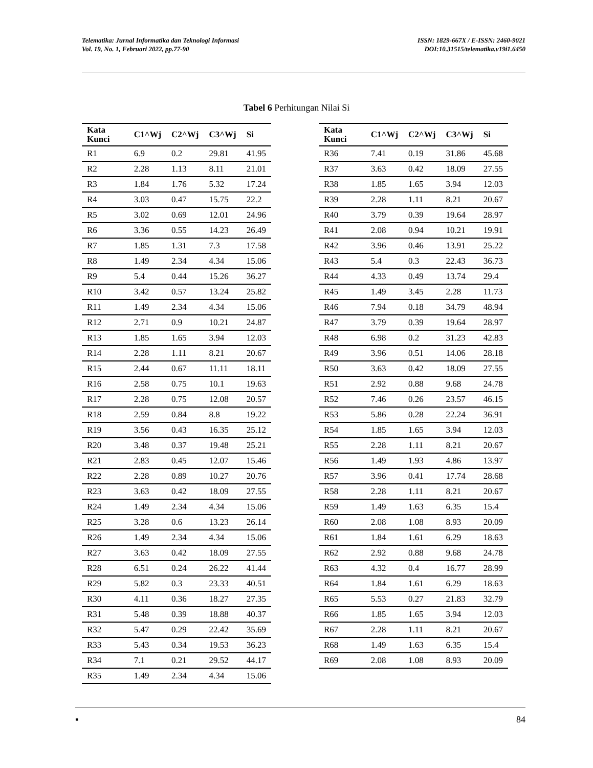Telematika: Jurnal Informatika dan Teknologi Informasi
Vol. 19, No. 1, Februari 2022, pp.77-90
ISSN: 1829-667X / E-ISSN: 2460-9021
DOI:10.31515/telematika.v19i1.6450
Tabel 6 Perhitungan Nilai Si
| Kata Kunci | C1^Wj | C2^Wj | C3^Wj | Si |
| --- | --- | --- | --- | --- |
| R1 | 6.9 | 0.2 | 29.81 | 41.95 |
| R2 | 2.28 | 1.13 | 8.11 | 21.01 |
| R3 | 1.84 | 1.76 | 5.32 | 17.24 |
| R4 | 3.03 | 0.47 | 15.75 | 22.2 |
| R5 | 3.02 | 0.69 | 12.01 | 24.96 |
| R6 | 3.36 | 0.55 | 14.23 | 26.49 |
| R7 | 1.85 | 1.31 | 7.3 | 17.58 |
| R8 | 1.49 | 2.34 | 4.34 | 15.06 |
| R9 | 5.4 | 0.44 | 15.26 | 36.27 |
| R10 | 3.42 | 0.57 | 13.24 | 25.82 |
| R11 | 1.49 | 2.34 | 4.34 | 15.06 |
| R12 | 2.71 | 0.9 | 10.21 | 24.87 |
| R13 | 1.85 | 1.65 | 3.94 | 12.03 |
| R14 | 2.28 | 1.11 | 8.21 | 20.67 |
| R15 | 2.44 | 0.67 | 11.11 | 18.11 |
| R16 | 2.58 | 0.75 | 10.1 | 19.63 |
| R17 | 2.28 | 0.75 | 12.08 | 20.57 |
| R18 | 2.59 | 0.84 | 8.8 | 19.22 |
| R19 | 3.56 | 0.43 | 16.35 | 25.12 |
| R20 | 3.48 | 0.37 | 19.48 | 25.21 |
| R21 | 2.83 | 0.45 | 12.07 | 15.46 |
| R22 | 2.28 | 0.89 | 10.27 | 20.76 |
| R23 | 3.63 | 0.42 | 18.09 | 27.55 |
| R24 | 1.49 | 2.34 | 4.34 | 15.06 |
| R25 | 3.28 | 0.6 | 13.23 | 26.14 |
| R26 | 1.49 | 2.34 | 4.34 | 15.06 |
| R27 | 3.63 | 0.42 | 18.09 | 27.55 |
| R28 | 6.51 | 0.24 | 26.22 | 41.44 |
| R29 | 5.82 | 0.3 | 23.33 | 40.51 |
| R30 | 4.11 | 0.36 | 18.27 | 27.35 |
| R31 | 5.48 | 0.39 | 18.88 | 40.37 |
| R32 | 5.47 | 0.29 | 22.42 | 35.69 |
| R33 | 5.43 | 0.34 | 19.53 | 36.23 |
| R34 | 7.1 | 0.21 | 29.52 | 44.17 |
| R35 | 1.49 | 2.34 | 4.34 | 15.06 |
| Kata Kunci | C1^Wj | C2^Wj | C3^Wj | Si |
| --- | --- | --- | --- | --- |
| R36 | 7.41 | 0.19 | 31.86 | 45.68 |
| R37 | 3.63 | 0.42 | 18.09 | 27.55 |
| R38 | 1.85 | 1.65 | 3.94 | 12.03 |
| R39 | 2.28 | 1.11 | 8.21 | 20.67 |
| R40 | 3.79 | 0.39 | 19.64 | 28.97 |
| R41 | 2.08 | 0.94 | 10.21 | 19.91 |
| R42 | 3.96 | 0.46 | 13.91 | 25.22 |
| R43 | 5.4 | 0.3 | 22.43 | 36.73 |
| R44 | 4.33 | 0.49 | 13.74 | 29.4 |
| R45 | 1.49 | 3.45 | 2.28 | 11.73 |
| R46 | 7.94 | 0.18 | 34.79 | 48.94 |
| R47 | 3.79 | 0.39 | 19.64 | 28.97 |
| R48 | 6.98 | 0.2 | 31.23 | 42.83 |
| R49 | 3.96 | 0.51 | 14.06 | 28.18 |
| R50 | 3.63 | 0.42 | 18.09 | 27.55 |
| R51 | 2.92 | 0.88 | 9.68 | 24.78 |
| R52 | 7.46 | 0.26 | 23.57 | 46.15 |
| R53 | 5.86 | 0.28 | 22.24 | 36.91 |
| R54 | 1.85 | 1.65 | 3.94 | 12.03 |
| R55 | 2.28 | 1.11 | 8.21 | 20.67 |
| R56 | 1.49 | 1.93 | 4.86 | 13.97 |
| R57 | 3.96 | 0.41 | 17.74 | 28.68 |
| R58 | 2.28 | 1.11 | 8.21 | 20.67 |
| R59 | 1.49 | 1.63 | 6.35 | 15.4 |
| R60 | 2.08 | 1.08 | 8.93 | 20.09 |
| R61 | 1.84 | 1.61 | 6.29 | 18.63 |
| R62 | 2.92 | 0.88 | 9.68 | 24.78 |
| R63 | 4.32 | 0.4 | 16.77 | 28.99 |
| R64 | 1.84 | 1.61 | 6.29 | 18.63 |
| R65 | 5.53 | 0.27 | 21.83 | 32.79 |
| R66 | 1.85 | 1.65 | 3.94 | 12.03 |
| R67 | 2.28 | 1.11 | 8.21 | 20.67 |
| R68 | 1.49 | 1.63 | 6.35 | 15.4 |
| R69 | 2.08 | 1.08 | 8.93 | 20.09 |
▪ 84